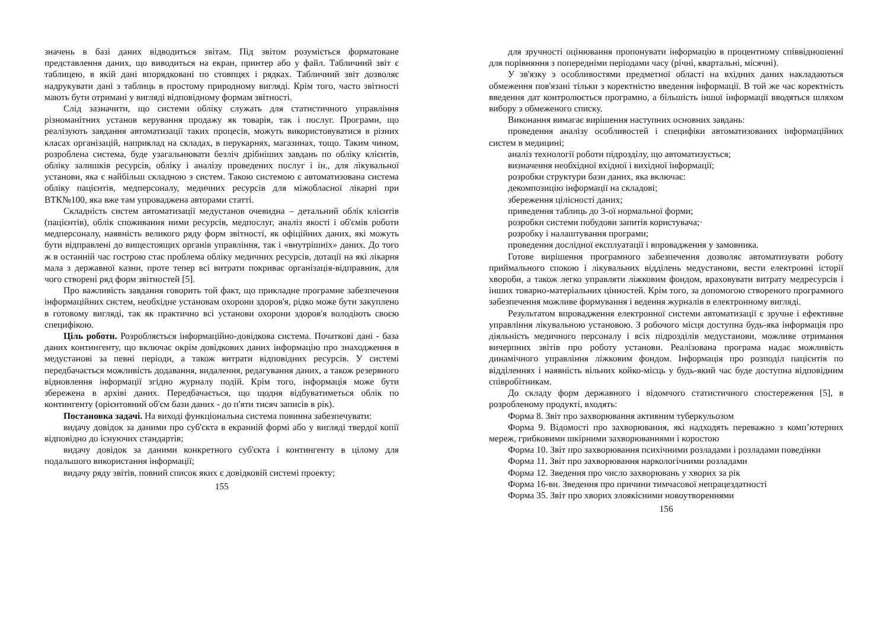значень в базі даних відводиться звітам. Під звітом розуміється форматоване представлення даних, що виводиться на екран, принтер або у файл. Табличний звіт є таблицею, в якій дані впорядковані по стовпцях і рядках. Табличний звіт дозволяє надрукувати дані з таблиць в простому природному вигляді. Крім того, часто звітності мають бути отримані у вигляді відповідному формам звітності.
Слід зазначити, що системи обліку служать для статистичного управління різноманітних установ керування продажу як товарів, так і послуг. Програми, що реалізують завдання автоматизації таких процесів, можуть використовуватися в різних класах організацій, наприклад на складах, в перукарнях, магазинах, тощо. Таким чином, розроблена система, буде узагальнювати безліч дрібніших завдань по обліку клієнтів, обліку залишків ресурсів, обліку і аналізу проведених послуг і ін., для лікувальної установи, яка є найбільш складною з систем. Такою системою є автоматизована система обліку пацієнтів, медперсоналу, медичних ресурсів для міжобласної лікарні при ВТК№100, яка вже там упроваджена авторами статті.
Складність систем автоматизації медустанов очевидна – детальний облік клієнтів (пацієнтів), облік споживання ними ресурсів, медпослуг, аналіз якості і об'ємів роботи медперсоналу, наявність великого ряду форм звітності, як офіційних даних, які можуть бути відправлені до вищестоящих органів управління, так і «внутрішніх» даних. До того ж в останній час гострою стає проблема обліку медичних ресурсів, дотації на які лікарня мала з державної казни, проте тепер всі витрати покриває організація-відправник, для чого створені ряд форм звітностей [5].
Про важливість завдання говорить той факт, що прикладне програмне забезпечення інформаційних систем, необхідне установам охорони здоров'я, рідко може бути закуплено в готовому вигляді, так як практично всі установи охорони здоров'я володіють своєю специфікою.
Ціль роботи. Розробляється інформаційно-довідкова система. Початкові дані - база даних контингенту, що включає окрім довідкових даних інформацію про знаходження в медустанові за певні періоди, а також витрати відповідних ресурсів. У системі передбачається можливість додавання, видалення, редагування даних, а також резервного відновлення інформації згідно журналу подій. Крім того, інформація може бути збережена в архіві даних. Передбачається, що щодня відбуватиметься облік по контингенту (орієнтовний об'єм бази даних - до п'яти тисяч записів в рік).
Постановка задачі. На виході функціональна система повинна забезпечувати:
видачу довідок за даними про суб'єкта в екранній формі або у вигляді твердої копії відповідно до існуючих стандартів;
видачу довідок за даними конкретного суб'єкта і контингенту в цілому для подальшого використання інформації;
видачу ряду звітів, повний список яких є довідковій системі проекту;
155
для зручності оцінювання пропонувати інформацію в процентному співвідношенні для порівняння з попередніми періодами часу (річні, квартальні, місячні).
У зв'язку з особливостями предметної області на вхідних даних накладаються обмеження пов'язані тільки з коректністю введення інформації. В той же час коректність введення дат контролюється програмно, а більшість іншої інформації вводяться шляхом вибору з обмеженого списку.
Виконання вимагає вирішення наступних основних завдань:
проведення аналізу особливостей і специфіки автоматизованих інформаційних систем в медицині;
аналіз технології роботи підрозділу, що автоматизується;
визначення необхідної вхідної і вихідної інформації;
розробки структури бази даних, яка включає:
декомпозицію інформації на складові;
збереження цілісності даних;
приведення таблиць до 3-ої нормальної форми;
розробки системи побудови запитів користувача;·
розробку і налаштування програми;
проведення дослідної експлуатації і впровадження у замовника.
Готове вирішення програмного забезпечення дозволяє автоматизувати роботу приймального спокою і лікувальних відділень медустанови, вести електронні історії хвороби, а також легко управляти ліжковим фондом, враховувати витрату медресурсів і інших товарно-матеріальних цінностей. Крім того, за допомогою створеного програмного забезпечення можливе формування і ведення журналів в електронному вигляді.
Результатом впровадження електронної системи автоматизації є зручне і ефективне управління лікувальною установою. З робочого місця доступна будь-яка інформація про діяльність медичного персоналу і всіх підрозділів медустанови, можливе отримання вичерпних звітів про роботу установи. Реалізована програма надає можливість динамічного управління ліжковим фондом. Інформація про розподіл пацієнтів по відділеннях і наявність вільних койко-місць у будь-який час буде доступна відповідним співробітникам.
До складу форм державного і відомчого статистичного спостереження [5], в розробленому продукті, входять:
Форма 8. Звіт про захворювання активним туберкульозом
Форма 9. Відомості про захворювання, які надходять переважно з комп’ютерних мереж, грибковими шкірними захворюваннями і коростою
Форма 10. Звіт про захворювання психічними розладами і розладами поведінки
Форма 11. Звіт про захворювання наркологічними розладами
Форма 12. Зведення про число захворювань у хворих за рік
Форма 16-вн. Зведення про причини тимчасової непрацездатності
Форма 35. Звіт про хворих злоякісними новоутвореннями
156